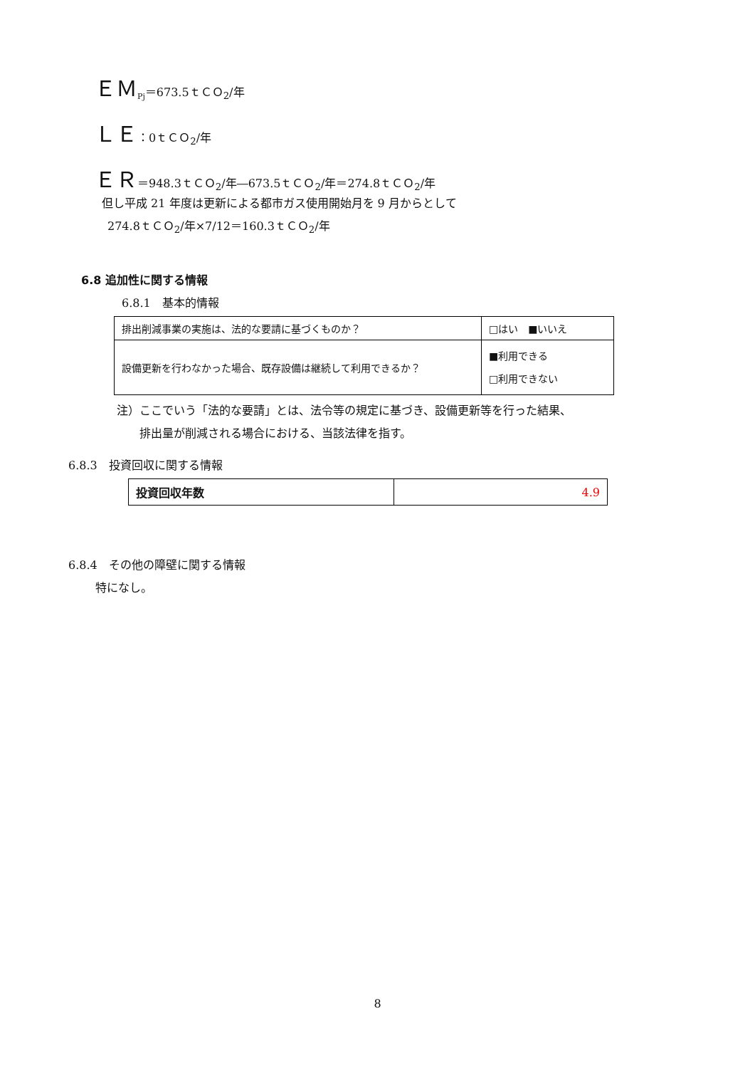ＥＭ<sub>Pj</sub>＝673.5ｔＣＯ<sub>2</sub>/年
ＬＥ：0ｔＣＯ<sub>2</sub>/年
ＥＲ＝948.3ｔＣＯ<sub>2</sub>/年―673.5ｔＣＯ<sub>2</sub>/年＝274.8ｔＣＯ<sub>2</sub>/年
但し平成 21 年度は更新による都市ガス使用開始月を 9 月からとして
274.8ｔＣＯ<sub>2</sub>/年×7/12＝160.3ｔＣＯ<sub>2</sub>/年
6.8 追加性に関する情報
6.8.1　基本的情報
| 排出削減事業の実施は、法的な要請に基づくものか？ | □はい ■いいえ |
| 設備更新を行わなかった場合、既存設備は継続して利用できるか？ | ■利用できる □利用できない |
注）ここでいう「法的な要請」とは、法令等の規定に基づき、設備更新等を行った結果、
　　排出量が削減される場合における、当該法律を指す。
6.8.3　投資回収に関する情報
| 投資回収年数 | 4.9 |
6.8.4　その他の障壁に関する情報
特になし。
8